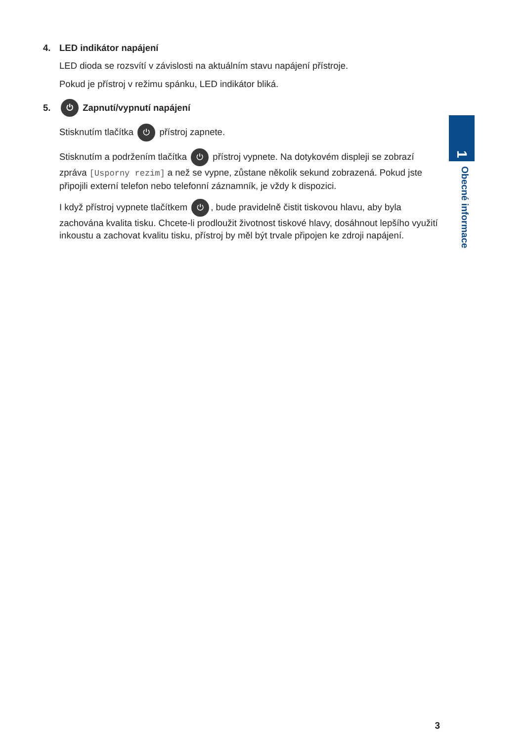4. LED indikátor napájení
LED dioda se rozsvítí v závislosti na aktuálním stavu napájení přístroje.
Pokud je přístroj v režimu spánku, LED indikátor bliká.
5. ⏻ Zapnutí/vypnutí napájení
Stisknutím tlačítka ⏻ přístroj zapnete.
Stisknutím a podržením tlačítka ⏻ přístroj vypnete. Na dotykovém displeji se zobrazí zpráva [Usporny rezim] a než se vypne, zůstane několik sekund zobrazená. Pokud jste připojili externí telefon nebo telefonní záznamník, je vždy k dispozici.
I když přístroj vypnete tlačítkem ⏻, bude pravidelně čistit tiskovou hlavu, aby byla zachována kvalita tisku. Chcete-li prodloužit životnost tiskové hlavy, dosáhnout lepšího využití inkoustu a zachovat kvalitu tisku, přístroj by měl být trvale připojen ke zdroji napájení.
3
1
Obecné informace